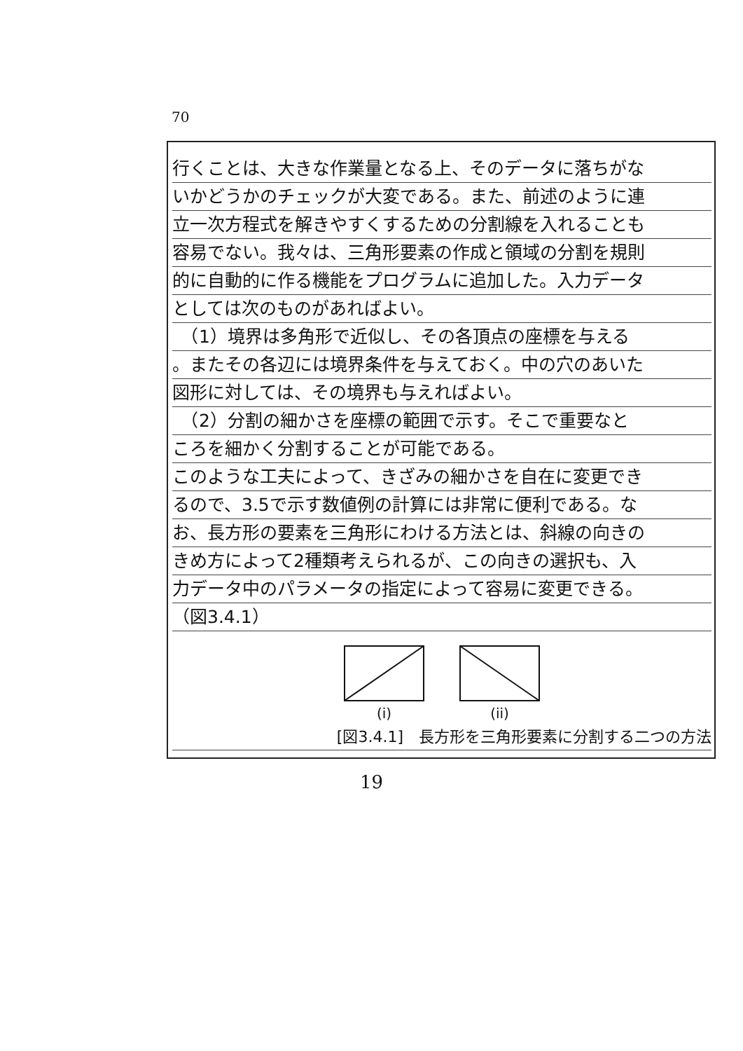70
行くことは、大きな作業量となる上、そのデータに落ちがな
いかどうかのチェックが大変である。また、前述のように連
立一次方程式を解きやすくするための分割線を入れることも
容易でない。我々は、三角形要素の作成と領域の分割を規則
的に自動的に作る機能をプログラムに追加した。入力データ
としては次のものがあればよい。
　（1）境界は多角形で近似し、その各頂点の座標を与える
。またその各辺には境界条件を与えておく。中の穴のあいた
図形に対しては、その境界も与えればよい。
　（2）分割の細かさを座標の範囲で示す。そこで重要なと
ころを細かく分割することが可能である。
このような工夫によって、きざみの細かさを自在に変更でき
るので、3.5で示す数値例の計算には非常に便利である。な
お、長方形の要素を三角形にわける方法とは、斜線の向きの
きめ方によって2種類考えられるが、この向きの選択も、入
力データ中のパラメータの指定によって容易に変更できる。
（図3.4.1）
(i)
(ii)
[図3.4.1]　長方形を三角形要素に分割する二つの方法
19